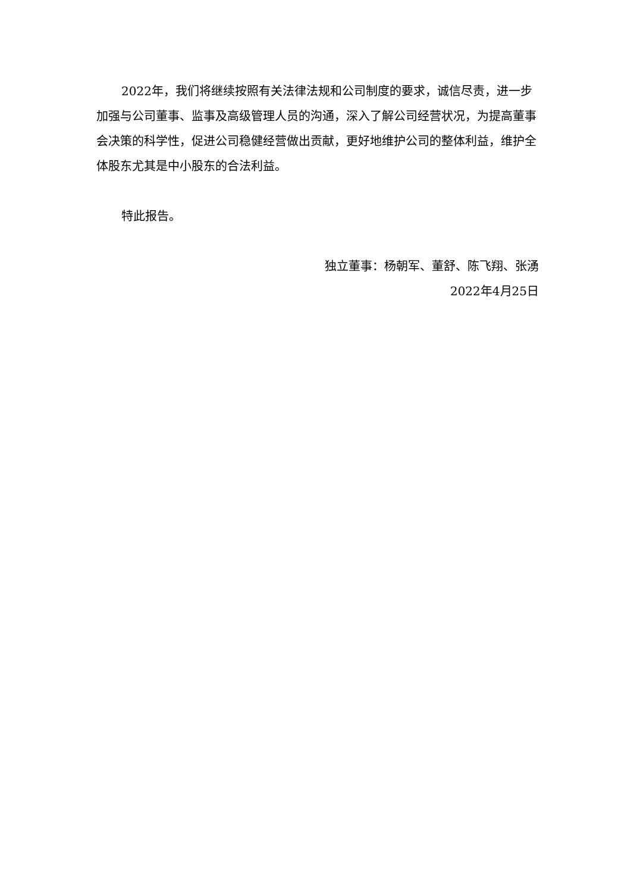2022年，我们将继续按照有关法律法规和公司制度的要求，诚信尽责，进一步加强与公司董事、监事及高级管理人员的沟通，深入了解公司经营状况，为提高董事会决策的科学性，促进公司稳健经营做出贡献，更好地维护公司的整体利益，维护全体股东尤其是中小股东的合法利益。
特此报告。
独立董事：杨朝军、董舒、陈飞翔、张湧
2022年4月25日